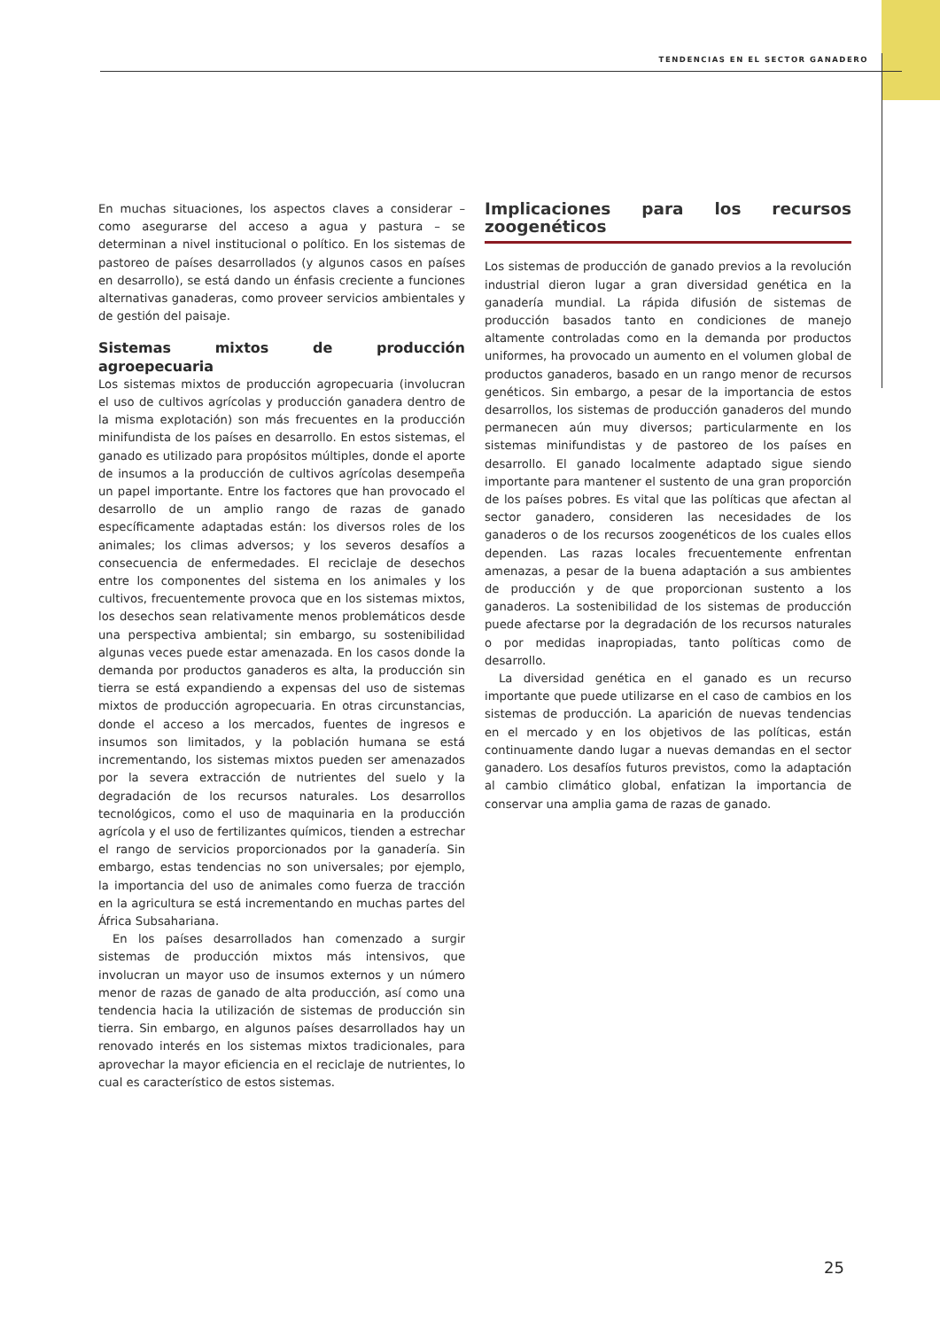TENDENCIAS EN EL SECTOR GANADERO
En muchas situaciones, los aspectos claves a considerar – como asegurarse del acceso a agua y pastura – se determinan a nivel institucional o político. En los sistemas de pastoreo de países desarrollados (y algunos casos en países en desarrollo), se está dando un énfasis creciente a funciones alternativas ganaderas, como proveer servicios ambientales y de gestión del paisaje.
Sistemas mixtos de producción agroepecuaria
Los sistemas mixtos de producción agropecuaria (involucran el uso de cultivos agrícolas y producción ganadera dentro de la misma explotación) son más frecuentes en la producción minifundista de los países en desarrollo. En estos sistemas, el ganado es utilizado para propósitos múltiples, donde el aporte de insumos a la producción de cultivos agrícolas desempeña un papel importante. Entre los factores que han provocado el desarrollo de un amplio rango de razas de ganado específicamente adaptadas están: los diversos roles de los animales; los climas adversos; y los severos desafíos a consecuencia de enfermedades. El reciclaje de desechos entre los componentes del sistema en los animales y los cultivos, frecuentemente provoca que en los sistemas mixtos, los desechos sean relativamente menos problemáticos desde una perspectiva ambiental; sin embargo, su sostenibilidad algunas veces puede estar amenazada. En los casos donde la demanda por productos ganaderos es alta, la producción sin tierra se está expandiendo a expensas del uso de sistemas mixtos de producción agropecuaria. En otras circunstancias, donde el acceso a los mercados, fuentes de ingresos e insumos son limitados, y la población humana se está incrementando, los sistemas mixtos pueden ser amenazados por la severa extracción de nutrientes del suelo y la degradación de los recursos naturales. Los desarrollos tecnológicos, como el uso de maquinaria en la producción agrícola y el uso de fertilizantes químicos, tienden a estrechar el rango de servicios proporcionados por la ganadería. Sin embargo, estas tendencias no son universales; por ejemplo, la importancia del uso de animales como fuerza de tracción en la agricultura se está incrementando en muchas partes del África Subsahariana.
En los países desarrollados han comenzado a surgir sistemas de producción mixtos más intensivos, que involucran un mayor uso de insumos externos y un número menor de razas de ganado de alta producción, así como una tendencia hacia la utilización de sistemas de producción sin tierra. Sin embargo, en algunos países desarrollados hay un renovado interés en los sistemas mixtos tradicionales, para aprovechar la mayor eficiencia en el reciclaje de nutrientes, lo cual es característico de estos sistemas.
Implicaciones para los recursos zoogenéticos
Los sistemas de producción de ganado previos a la revolución industrial dieron lugar a gran diversidad genética en la ganadería mundial. La rápida difusión de sistemas de producción basados tanto en condiciones de manejo altamente controladas como en la demanda por productos uniformes, ha provocado un aumento en el volumen global de productos ganaderos, basado en un rango menor de recursos genéticos. Sin embargo, a pesar de la importancia de estos desarrollos, los sistemas de producción ganaderos del mundo permanecen aún muy diversos; particularmente en los sistemas minifundistas y de pastoreo de los países en desarrollo. El ganado localmente adaptado sigue siendo importante para mantener el sustento de una gran proporción de los países pobres. Es vital que las políticas que afectan al sector ganadero, consideren las necesidades de los ganaderos o de los recursos zoogenéticos de los cuales ellos dependen. Las razas locales frecuentemente enfrentan amenazas, a pesar de la buena adaptación a sus ambientes de producción y de que proporcionan sustento a los ganaderos. La sostenibilidad de los sistemas de producción puede afectarse por la degradación de los recursos naturales o por medidas inapropiadas, tanto políticas como de desarrollo.
La diversidad genética en el ganado es un recurso importante que puede utilizarse en el caso de cambios en los sistemas de producción. La aparición de nuevas tendencias en el mercado y en los objetivos de las políticas, están continuamente dando lugar a nuevas demandas en el sector ganadero. Los desafíos futuros previstos, como la adaptación al cambio climático global, enfatizan la importancia de conservar una amplia gama de razas de ganado.
25